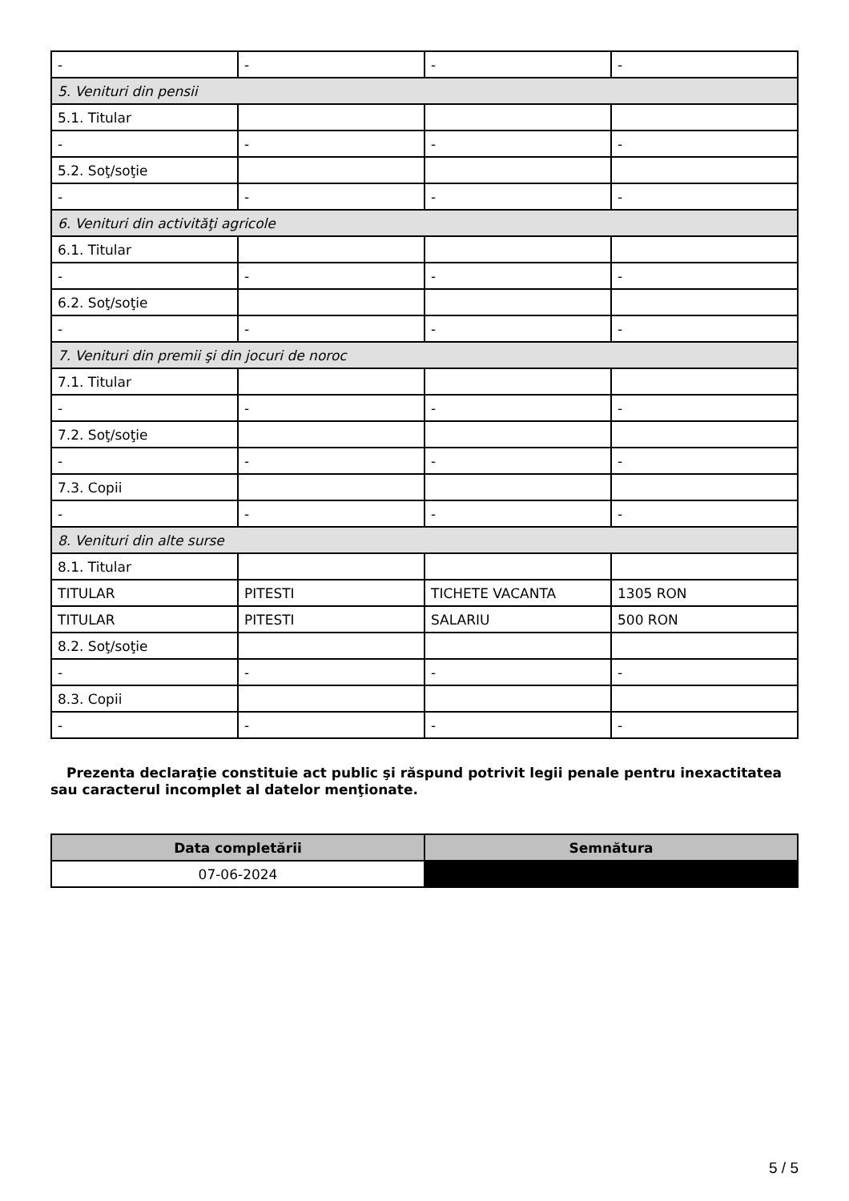| - | - | - | - |
| 5. Venituri din pensii | | | |
| 5.1. Titular | | | |
| - | - | - | - |
| 5.2. Soţ/soţie | | | |
| - | - | - | - |
| 6. Venituri din activităţi agricole | | | |
| 6.1. Titular | | | |
| - | - | - | - |
| 6.2. Soţ/soţie | | | |
| - | - | - | - |
| 7. Venituri din premii şi din jocuri de noroc | | | |
| 7.1. Titular | | | |
| - | - | - | - |
| 7.2. Soţ/soţie | | | |
| - | - | - | - |
| 7.3. Copii | | | |
| - | - | - | - |
| 8. Venituri din alte surse | | | |
| 8.1. Titular | | | |
| TITULAR | PITESTI | TICHETE VACANTA | 1305 RON |
| TITULAR | PITESTI | SALARIU | 500 RON |
| 8.2. Soţ/soţie | | | |
| - | - | - | - |
| 8.3. Copii | | | |
| - | - | - | - |
Prezenta declaraţie constituie act public şi răspund potrivit legii penale pentru inexactitatea sau caracterul incomplet al datelor menţionate.
| Data completării | Semnătura |
| --- | --- |
| 07-06-2024 | |
5 / 5